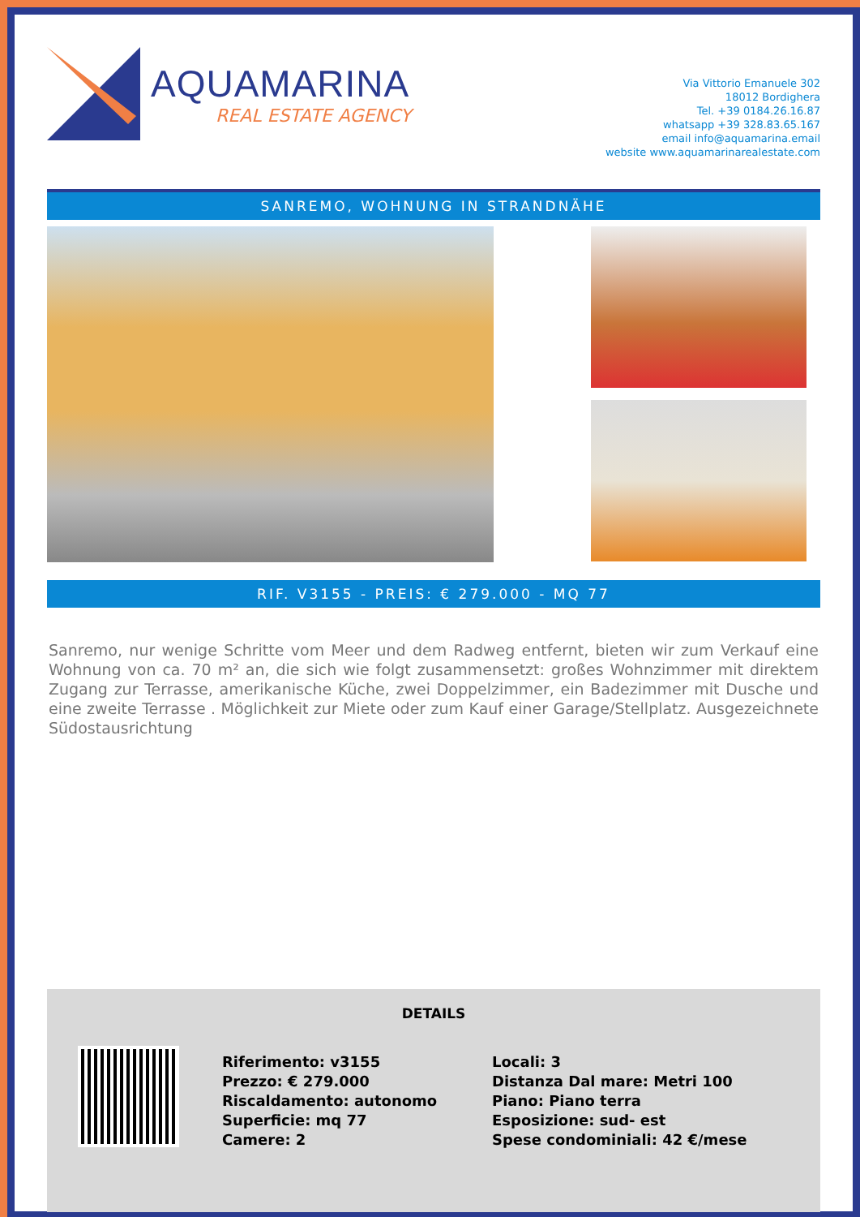AQUAMARINA
REAL ESTATE AGENCY
Via Vittorio Emanuele 302
18012 Bordighera
Tel. +39 0184.26.16.87
whatsapp +39 328.83.65.167
email info@aquamarina.email
website www.aquamarinarealestate.com
SANREMO, WOHNUNG IN STRANDNÄHE
RIF. V3155 - PREIS: € 279.000 - MQ 77
Sanremo, nur wenige Schritte vom Meer und dem Radweg entfernt, bieten wir zum Verkauf eine Wohnung von ca. 70 m² an, die sich wie folgt zusammensetzt: großes Wohnzimmer mit direktem Zugang zur Terrasse, amerikanische Küche, zwei Doppelzimmer, ein Badezimmer mit Dusche und eine zweite Terrasse . Möglichkeit zur Miete oder zum Kauf einer Garage/Stellplatz. Ausgezeichnete Südostausrichtung
DETAILS
Riferimento: v3155
Prezzo: € 279.000
Riscaldamento: autonomo
Superficie: mq 77
Camere: 2
Locali: 3
Distanza Dal mare: Metri 100
Piano: Piano terra
Esposizione: sud- est
Spese condominiali: 42 €/mese